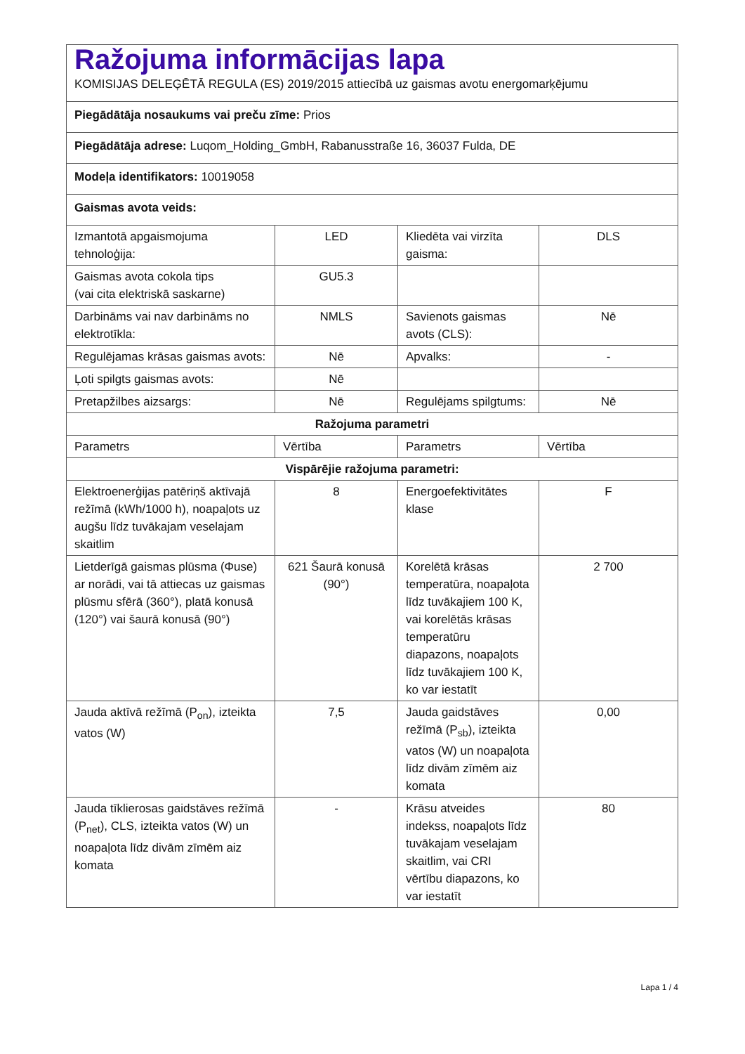| Ražojuma informācijas lapa KOMISIJAS DELEĢĒTĀ REGULA (ES) 2019/2015 attiecībā uz gaismas avotu energomarķējumu | | | |
| Piegādātāja nosaukums vai preču zīme: Prios | | | |
| Piegādātāja adrese: Luqom_Holding_GmbH, Rabanusstraße 16, 36037 Fulda, DE | | | |
| Modeļa identifikators: 10019058 | | | |
| Gaismas avota veids: | | | |
| Izmantotā apgaismojuma tehnoloģija: | LED | Kliedēta vai virzīta gaisma: | DLS |
| Gaismas avota cokola tips (vai cita elektriskā saskarne) | GU5.3 | | |
| Darbināms vai nav darbināms no elektrotīkla: | NMLS | Savienots gaismas avots (CLS): | Nē |
| Regulējamas krāsas gaismas avots: | Nē | Apvalks: | - |
| Ļoti spilgts gaismas avots: | Nē | | |
| Pretapžilbes aizsargs: | Nē | Regulējams spilgtums: | Nē |
| Ražojuma parametri | | | |
| Parametrs | Vērtība | Parametrs | Vērtība |
| Vispārējie ražojuma parametri: | | | |
| Elektroenerģijas patēriņš aktīvajā režīmā (kWh/1000 h), noapaļots uz augšu līdz tuvākajam veselajam skaitlim | 8 | Energoefektivitātes klase | F |
| Lietderīgā gaismas plūsma (Φuse) ar norādi, vai tā attiecas uz gaismas plūsmu sfērā (360°), platā konusā (120°) vai šaurā konusā (90°) | 621 Šaurā konusā (90°) | Korelētā krāsas temperatūra, noapaļota līdz tuvākajiem 100 K, vai korelētās krāsas temperatūru diapazons, noapaļots līdz tuvākajiem 100 K, ko var iestatīt | 2 700 |
| Jauda aktīvā režīmā (P<sub>on</sub>), izteikta vatos (W) | 7,5 | Jauda gaidstāves režīmā (P<sub>sb</sub>), izteikta vatos (W) un noapaļota līdz divām zīmēm aiz komata | 0,00 |
| Jauda tīklierosas gaidstāves režīmā (P<sub>net</sub>), CLS, izteikta vatos (W) un noapaļota līdz divām zīmēm aiz komata | - | Krāsu atveides indekss, noapaļots līdz tuvākajam veselajam skaitlim, vai CRI vērtību diapazons, ko var iestatīt | 80 |
Lapa 1 / 4